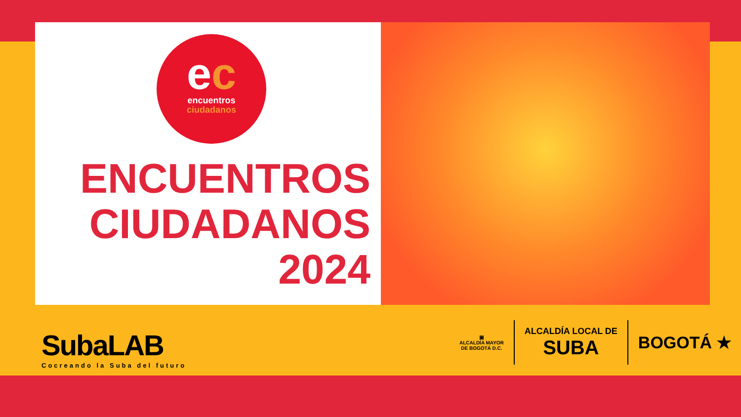ec
encuentros
ciudadanos
ENCUENTROS
CIUDADANOS
2024
SubaLAB
Cocreando la Suba del futuro
▣
ALCALDÍA MAYOR
DE BOGOTÁ D.C.
ALCALDÍA LOCAL DE
SUBA
BOGOTÁ ★